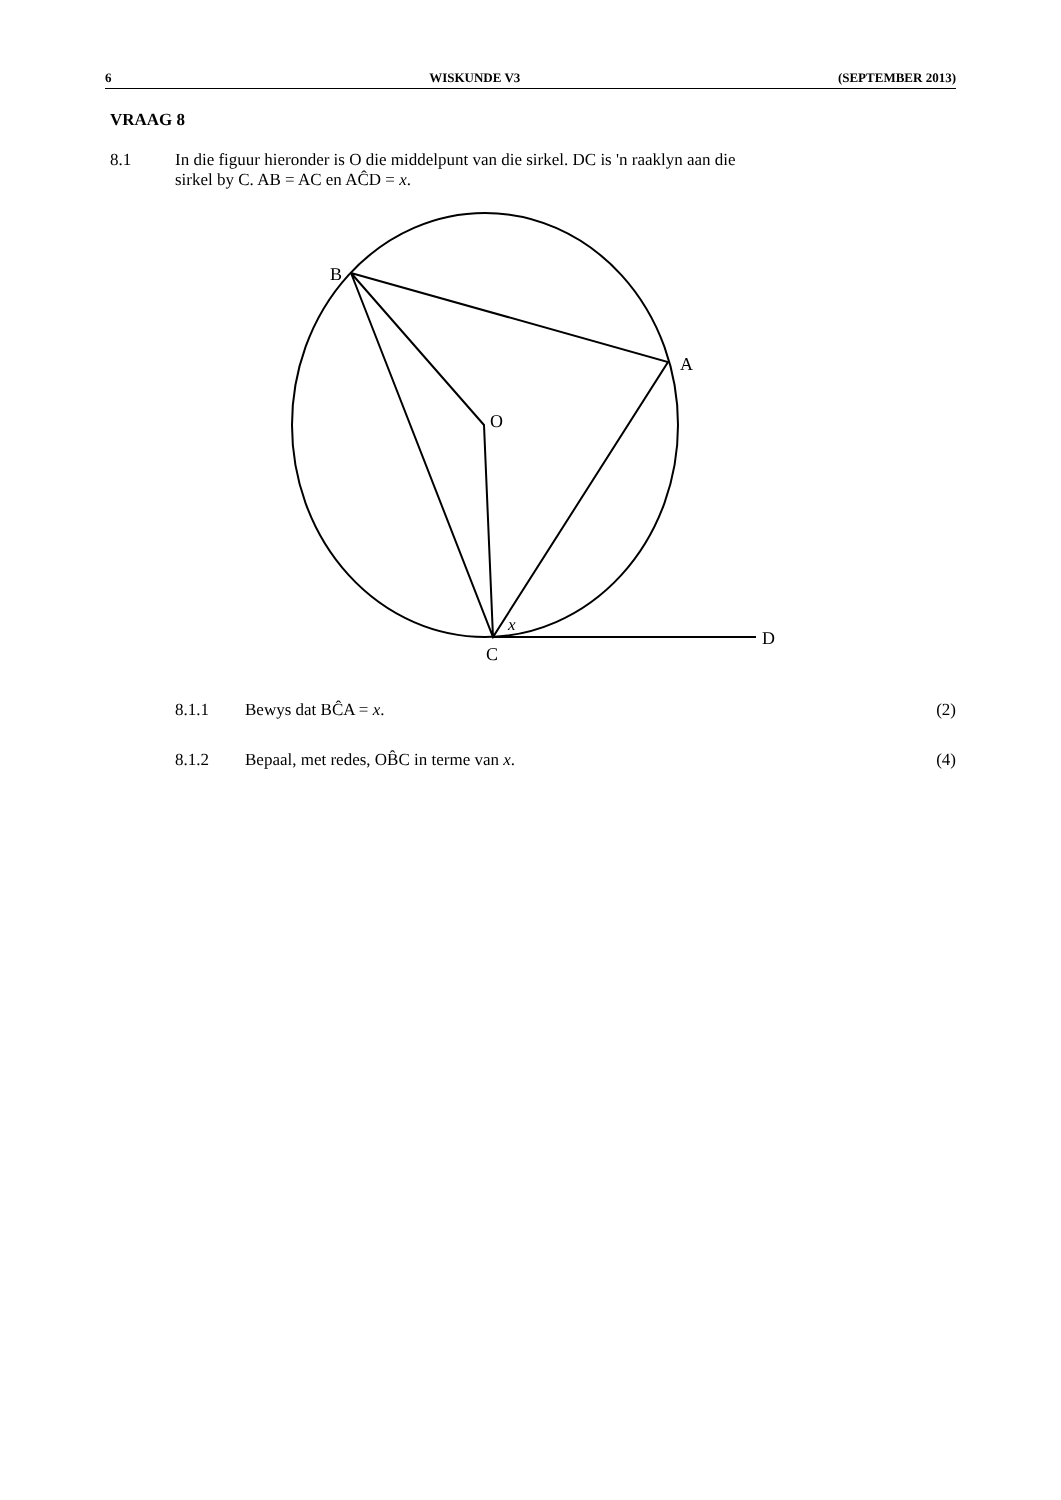6 WISKUNDE V3 (SEPTEMBER 2013)
VRAAG 8
8.1 In die figuur hieronder is O die middelpunt van die sirkel. DC is 'n raaklyn aan die
sirkel by C. AB = AC en AĈD = x.
B
A
O
C
D
x
8.1.1 Bewys dat BĈA = x. (2)
8.1.2 Bepaal, met redes, OB̂C in terme van x. (4)